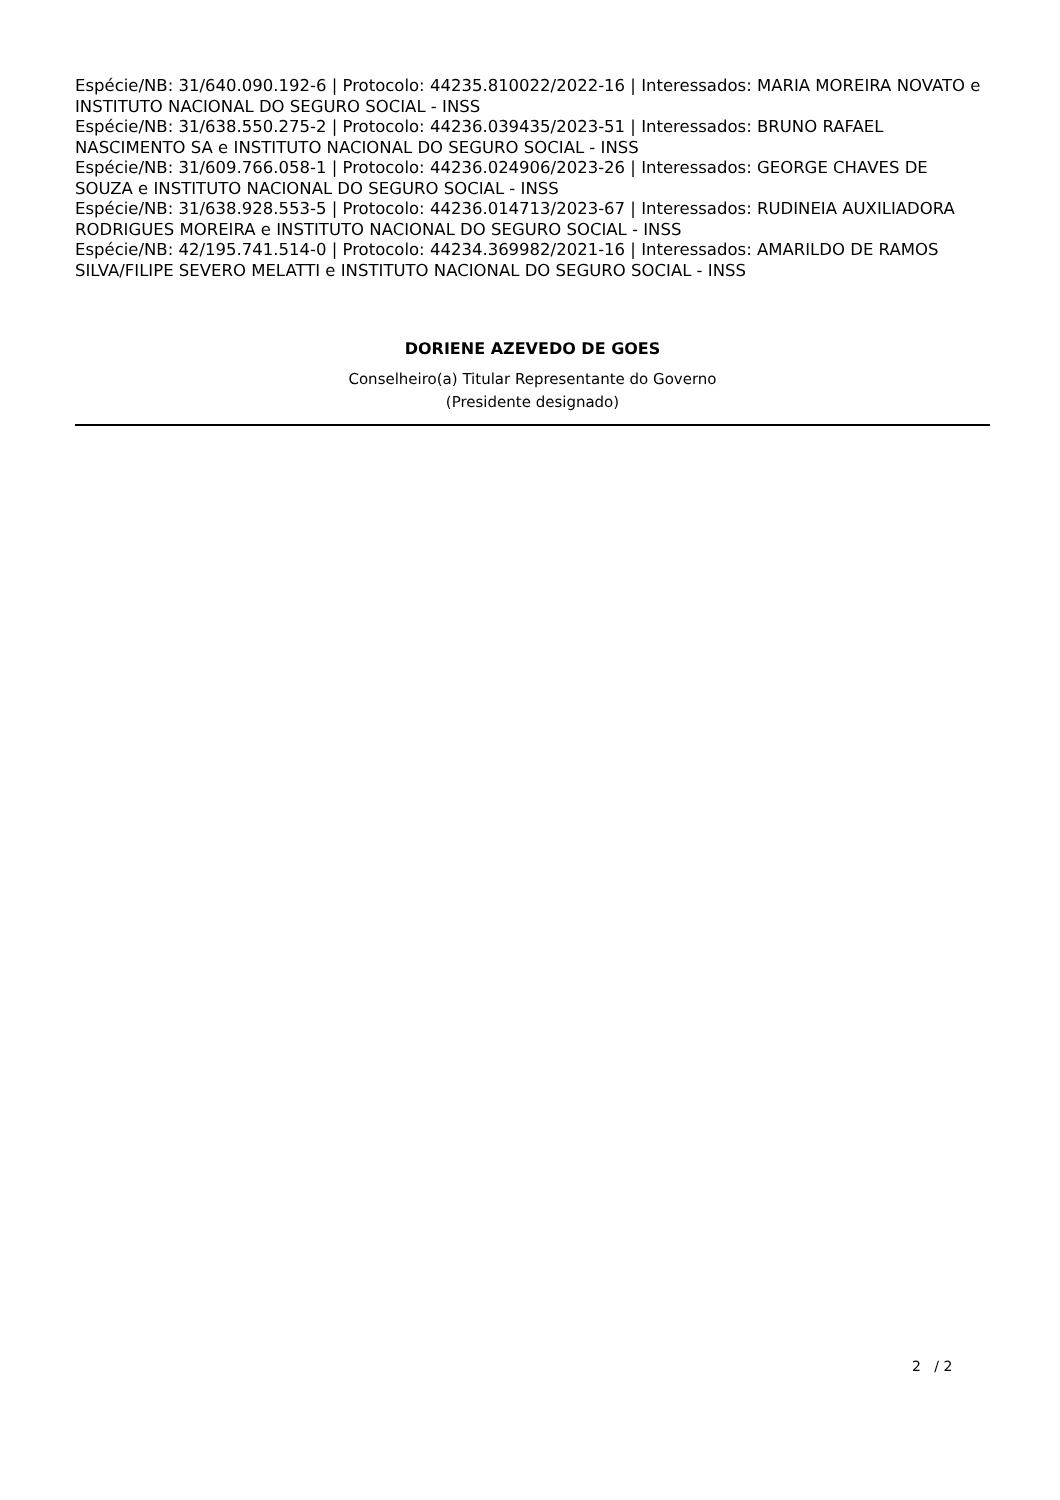Espécie/NB: 31/640.090.192-6 | Protocolo: 44235.810022/2022-16 | Interessados: MARIA MOREIRA NOVATO e INSTITUTO NACIONAL DO SEGURO SOCIAL - INSS
Espécie/NB: 31/638.550.275-2 | Protocolo: 44236.039435/2023-51 | Interessados: BRUNO RAFAEL NASCIMENTO SA e INSTITUTO NACIONAL DO SEGURO SOCIAL - INSS
Espécie/NB: 31/609.766.058-1 | Protocolo: 44236.024906/2023-26 | Interessados: GEORGE CHAVES DE SOUZA e INSTITUTO NACIONAL DO SEGURO SOCIAL - INSS
Espécie/NB: 31/638.928.553-5 | Protocolo: 44236.014713/2023-67 | Interessados: RUDINEIA AUXILIADORA RODRIGUES MOREIRA e INSTITUTO NACIONAL DO SEGURO SOCIAL - INSS
Espécie/NB: 42/195.741.514-0 | Protocolo: 44234.369982/2021-16 | Interessados: AMARILDO DE RAMOS SILVA/FILIPE SEVERO MELATTI e INSTITUTO NACIONAL DO SEGURO SOCIAL - INSS
DORIENE AZEVEDO DE GOES
Conselheiro(a) Titular Representante do Governo
(Presidente designado)
2 / 2